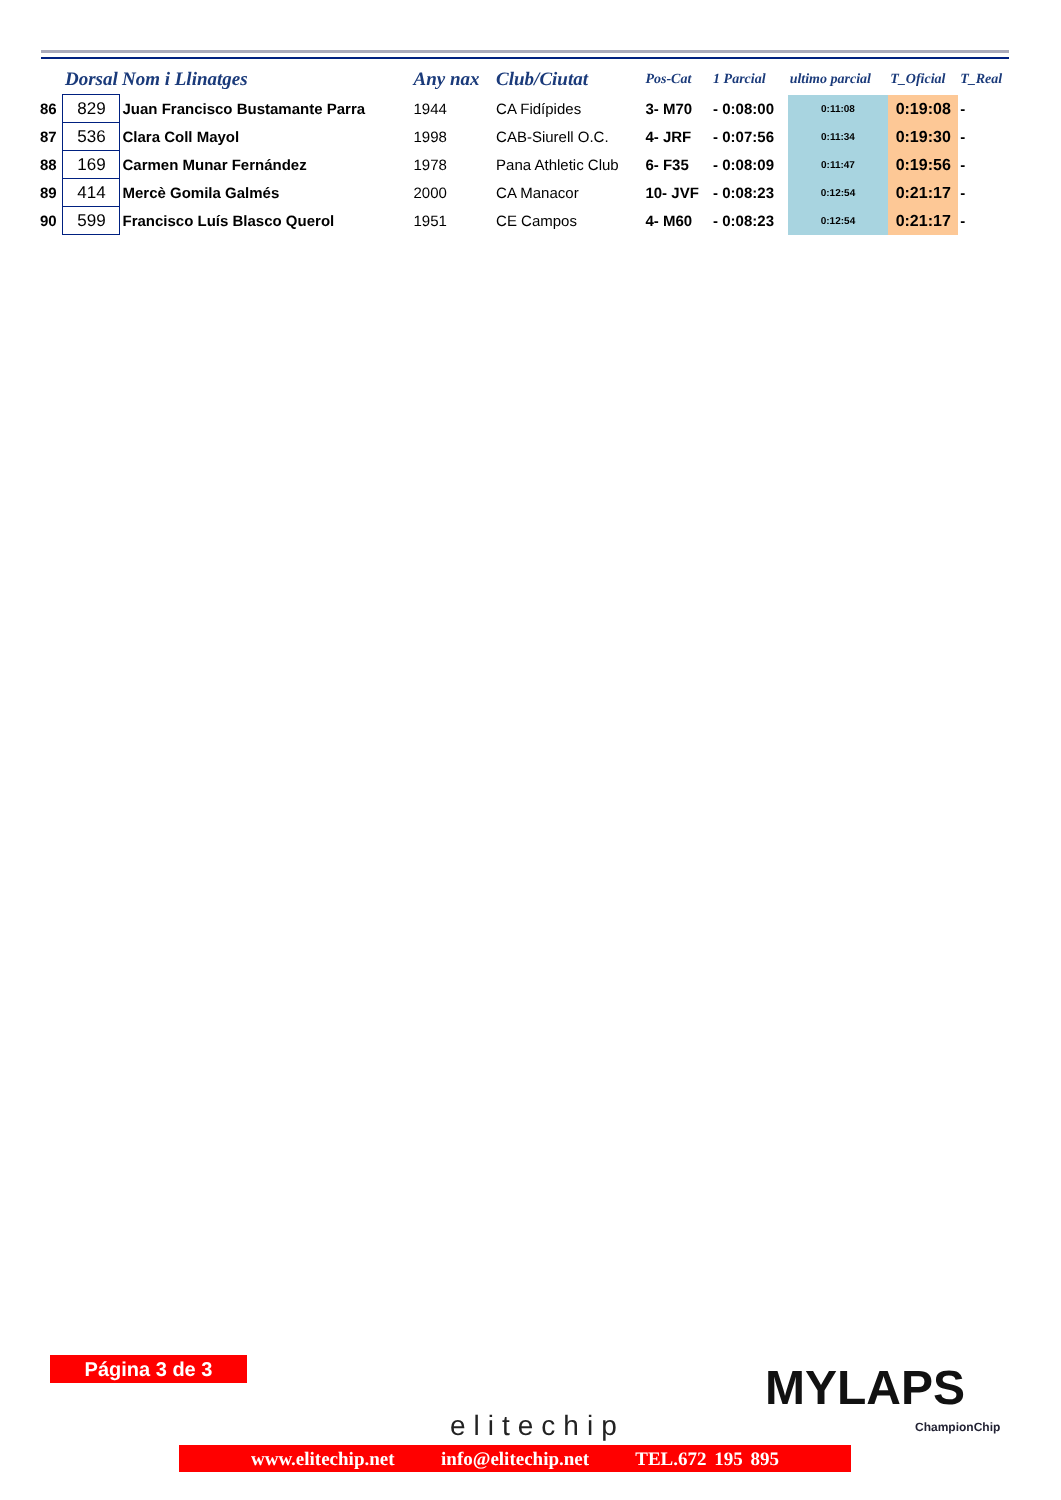| | Dorsal | Nom i Llinatges | Any nax | Club/Ciutat | Pos-Cat | 1 Parcial | ultimo parcial | T_Oficial | T_Real |
| --- | --- | --- | --- | --- | --- | --- | --- | --- | --- |
| 86 | 829 | Juan Francisco Bustamante Parra | 1944 | CA Fidípides | 3- M70 | - 0:08:00 | 0:11:08 | 0:19:08 | - |
| 87 | 536 | Clara Coll Mayol | 1998 | CAB-Siurell O.C. | 4- JRF | - 0:07:56 | 0:11:34 | 0:19:30 | - |
| 88 | 169 | Carmen Munar Fernández | 1978 | Pana Athletic Club | 6- F35 | - 0:08:09 | 0:11:47 | 0:19:56 | - |
| 89 | 414 | Mercè Gomila Galmés | 2000 | CA Manacor | 10- JVF | - 0:08:23 | 0:12:54 | 0:21:17 | - |
| 90 | 599 | Francisco Luís Blasco Querol | 1951 | CE Campos | 4- M60 | - 0:08:23 | 0:12:54 | 0:21:17 | - |
Página 3 de 3
elitechip
MYLAPS
ChampionChip
www.elitechip.net info@elitechip.net TEL.672 195 895